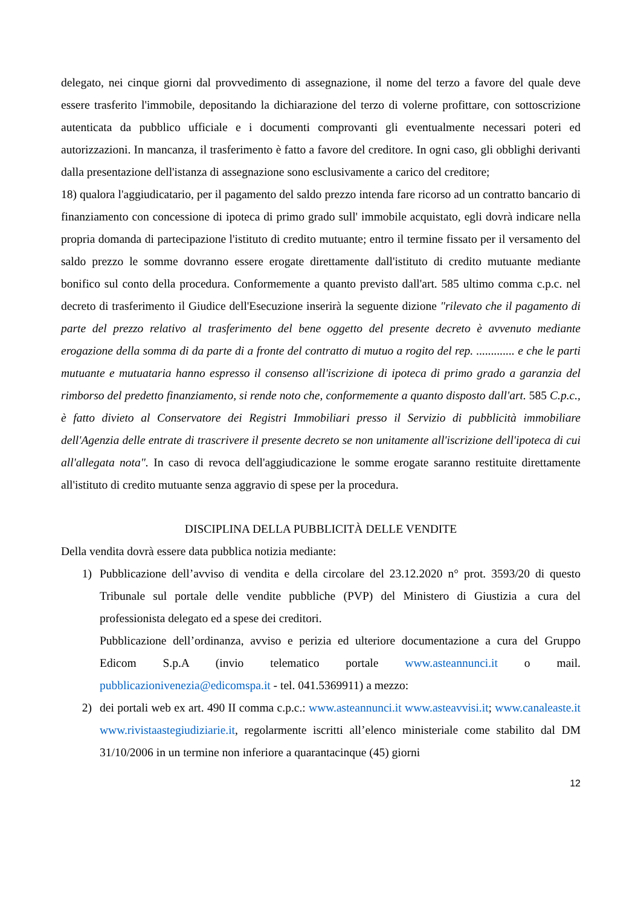delegato, nei cinque giorni dal provvedimento di assegnazione, il nome del terzo a favore del quale deve essere trasferito l'immobile, depositando la dichiarazione del terzo di volerne profittare, con sottoscrizione autenticata da pubblico ufficiale e i documenti comprovanti gli eventualmente necessari poteri ed autorizzazioni. In mancanza, il trasferimento è fatto a favore del creditore. In ogni caso, gli obblighi derivanti dalla presentazione dell'istanza di assegnazione sono esclusivamente a carico del creditore;
18) qualora l'aggiudicatario, per il pagamento del saldo prezzo intenda fare ricorso ad un contratto bancario di finanziamento con concessione di ipoteca di primo grado sull' immobile acquistato, egli dovrà indicare nella propria domanda di partecipazione l'istituto di credito mutuante; entro il termine fissato per il versamento del saldo prezzo le somme dovranno essere erogate direttamente dall'istituto di credito mutuante mediante bonifico sul conto della procedura. Conformemente a quanto previsto dall'art. 585 ultimo comma c.p.c. nel decreto di trasferimento il Giudice dell'Esecuzione inserirà la seguente dizione "rilevato che il pagamento di parte del prezzo relativo al trasferimento del bene oggetto del presente decreto è avvenuto mediante erogazione della somma di da parte di a fronte del contratto di mutuo a rogito del rep. ............. e che le parti mutuante e mutuataria hanno espresso il consenso all'iscrizione di ipoteca di primo grado a garanzia del rimborso del predetto finanziamento, si rende noto che, conformemente a quanto disposto dall'art. 585 C.p.c., è fatto divieto al Conservatore dei Registri Immobiliari presso il Servizio di pubblicità immobiliare dell'Agenzia delle entrate di trascrivere il presente decreto se non unitamente all'iscrizione dell'ipoteca di cui all'allegata nota". In caso di revoca dell'aggiudicazione le somme erogate saranno restituite direttamente all'istituto di credito mutuante senza aggravio di spese per la procedura.
DISCIPLINA DELLA PUBBLICITÀ DELLE VENDITE
Della vendita dovrà essere data pubblica notizia mediante:
1) Pubblicazione dell’avviso di vendita e della circolare del 23.12.2020 n° prot. 3593/20 di questo Tribunale sul portale delle vendite pubbliche (PVP) del Ministero di Giustizia a cura del professionista delegato ed a spese dei creditori.
Pubblicazione dell’ordinanza, avviso e perizia ed ulteriore documentazione a cura del Gruppo Edicom S.p.A (invio telematico portale www.asteannunci.it o mail. pubblicazionivenezia@edicomspa.it - tel. 041.5369911) a mezzo:
2) dei portali web ex art. 490 II comma c.p.c.: www.asteannunci.it www.asteavvisi.it; www.canaleaste.it www.rivistaastegiudiziarie.it, regolarmente iscritti all’elenco ministeriale come stabilito dal DM 31/10/2006 in un termine non inferiore a quarantacinque (45) giorni
12